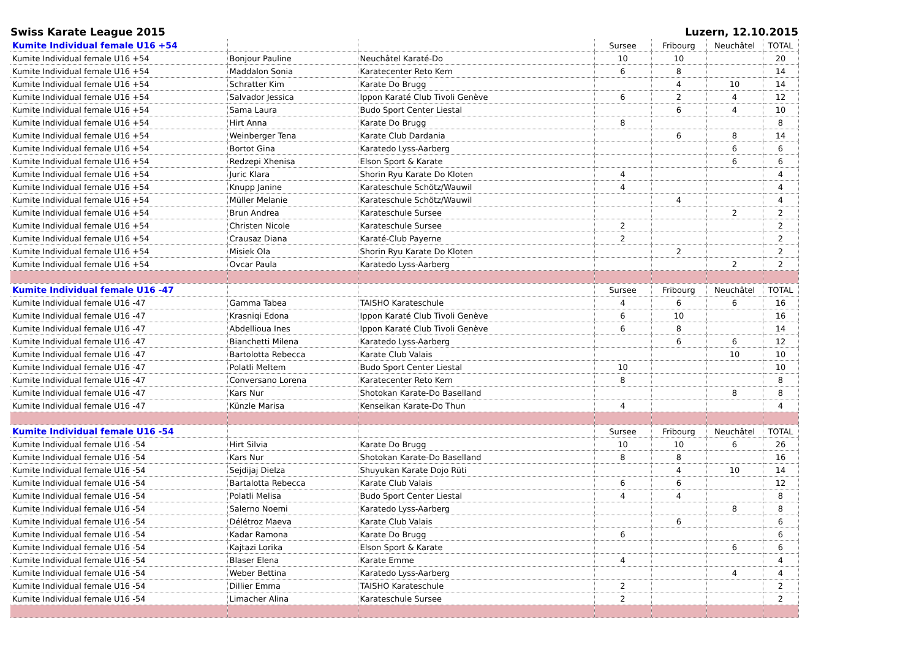Swiss Karate League 2015 Luzern, 12.10.2015
| Kumite Individual female U16 +54 | | | Sursee | Fribourg | Neuchâtel | TOTAL |
| --- | --- | --- | --- | --- | --- | --- |
| Kumite Individual female U16 +54 | Bonjour Pauline | Neuchâtel Karaté-Do | 10 | 10 | | 20 |
| Kumite Individual female U16 +54 | Maddalon Sonia | Karatecenter Reto Kern | 6 | 8 | | 14 |
| Kumite Individual female U16 +54 | Schratter Kim | Karate Do Brugg | | 4 | 10 | 14 |
| Kumite Individual female U16 +54 | Salvador Jessica | Ippon Karaté Club Tivoli Genève | 6 | 2 | 4 | 12 |
| Kumite Individual female U16 +54 | Sama Laura | Budo Sport Center Liestal | | 6 | 4 | 10 |
| Kumite Individual female U16 +54 | Hirt Anna | Karate Do Brugg | 8 | | | 8 |
| Kumite Individual female U16 +54 | Weinberger Tena | Karate Club Dardania | | 6 | 8 | 14 |
| Kumite Individual female U16 +54 | Bortot Gina | Karatedo Lyss-Aarberg | | | 6 | 6 |
| Kumite Individual female U16 +54 | Redzepi Xhenisa | Elson Sport & Karate | | | 6 | 6 |
| Kumite Individual female U16 +54 | Juric Klara | Shorin Ryu Karate Do Kloten | 4 | | | 4 |
| Kumite Individual female U16 +54 | Knupp Janine | Karateschule Schötz/Wauwil | 4 | | | 4 |
| Kumite Individual female U16 +54 | Müller Melanie | Karateschule Schötz/Wauwil | | 4 | | 4 |
| Kumite Individual female U16 +54 | Brun Andrea | Karateschule Sursee | | | 2 | 2 |
| Kumite Individual female U16 +54 | Christen Nicole | Karateschule Sursee | 2 | | | 2 |
| Kumite Individual female U16 +54 | Crausaz Diana | Karaté-Club Payerne | 2 | | | 2 |
| Kumite Individual female U16 +54 | Misiek Ola | Shorin Ryu Karate Do Kloten | | 2 | | 2 |
| Kumite Individual female U16 +54 | Ovcar Paula | Karatedo Lyss-Aarberg | | | 2 | 2 |
| Kumite Individual female U16 -47 | | | Sursee | Fribourg | Neuchâtel | TOTAL |
| Kumite Individual female U16 -47 | Gamma Tabea | TAISHO Karateschule | 4 | 6 | 6 | 16 |
| Kumite Individual female U16 -47 | Krasniqi Edona | Ippon Karaté Club Tivoli Genève | 6 | 10 | | 16 |
| Kumite Individual female U16 -47 | Abdellioua Ines | Ippon Karaté Club Tivoli Genève | 6 | 8 | | 14 |
| Kumite Individual female U16 -47 | Bianchetti Milena | Karatedo Lyss-Aarberg | | 6 | 6 | 12 |
| Kumite Individual female U16 -47 | Bartolotta Rebecca | Karate Club Valais | | | 10 | 10 |
| Kumite Individual female U16 -47 | Polatli Meltem | Budo Sport Center Liestal | 10 | | | 10 |
| Kumite Individual female U16 -47 | Conversano Lorena | Karatecenter Reto Kern | 8 | | | 8 |
| Kumite Individual female U16 -47 | Kars Nur | Shotokan Karate-Do Baselland | | | 8 | 8 |
| Kumite Individual female U16 -47 | Künzle Marisa | Kenseikan Karate-Do Thun | 4 | | | 4 |
| Kumite Individual female U16 -54 | | | Sursee | Fribourg | Neuchâtel | TOTAL |
| Kumite Individual female U16 -54 | Hirt Silvia | Karate Do Brugg | 10 | 10 | 6 | 26 |
| Kumite Individual female U16 -54 | Kars Nur | Shotokan Karate-Do Baselland | 8 | 8 | | 16 |
| Kumite Individual female U16 -54 | Sejdijaj Dielza | Shuyukan Karate Dojo Rüti | | 4 | 10 | 14 |
| Kumite Individual female U16 -54 | Bartalotta Rebecca | Karate Club Valais | 6 | 6 | | 12 |
| Kumite Individual female U16 -54 | Polatli Melisa | Budo Sport Center Liestal | 4 | 4 | | 8 |
| Kumite Individual female U16 -54 | Salerno Noemi | Karatedo Lyss-Aarberg | | | 8 | 8 |
| Kumite Individual female U16 -54 | Délétroz Maeva | Karate Club Valais | | 6 | | 6 |
| Kumite Individual female U16 -54 | Kadar Ramona | Karate Do Brugg | 6 | | | 6 |
| Kumite Individual female U16 -54 | Kajtazi Lorika | Elson Sport & Karate | | | 6 | 6 |
| Kumite Individual female U16 -54 | Blaser Elena | Karate Emme | 4 | | | 4 |
| Kumite Individual female U16 -54 | Weber Bettina | Karatedo Lyss-Aarberg | | | 4 | 4 |
| Kumite Individual female U16 -54 | Dillier Emma | TAISHO Karateschule | 2 | | | 2 |
| Kumite Individual female U16 -54 | Limacher Alina | Karateschule Sursee | 2 | | | 2 |